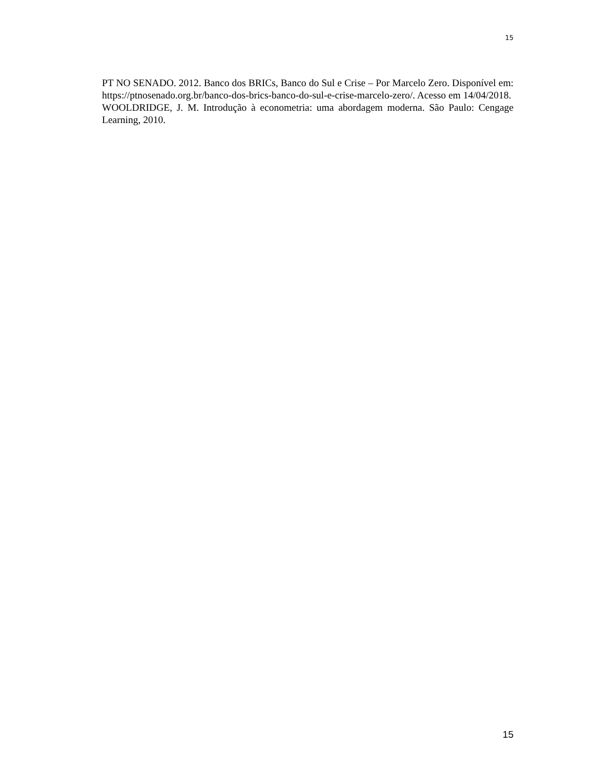15
PT NO SENADO. 2012. Banco dos BRICs, Banco do Sul e Crise – Por Marcelo Zero. Disponível em: https://ptnosenado.org.br/banco-dos-brics-banco-do-sul-e-crise-marcelo-zero/. Acesso em 14/04/2018.
WOOLDRIDGE, J. M. Introdução à econometria: uma abordagem moderna. São Paulo: Cengage Learning, 2010.
15